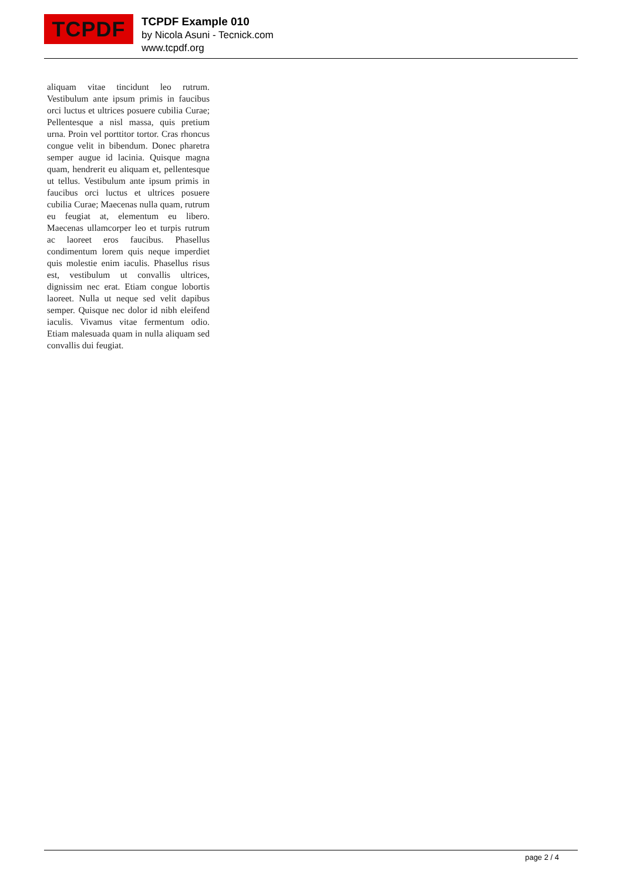TCPDF
TCPDF Example 010
by Nicola Asuni - Tecnick.com
www.tcpdf.org
aliquam vitae tincidunt leo rutrum. Vestibulum ante ipsum primis in faucibus orci luctus et ultrices posuere cubilia Curae; Pellentesque a nisl massa, quis pretium urna. Proin vel porttitor tortor. Cras rhoncus congue velit in bibendum. Donec pharetra semper augue id lacinia. Quisque magna quam, hendrerit eu aliquam et, pellentesque ut tellus. Vestibulum ante ipsum primis in faucibus orci luctus et ultrices posuere cubilia Curae; Maecenas nulla quam, rutrum eu feugiat at, elementum eu libero. Maecenas ullamcorper leo et turpis rutrum ac laoreet eros faucibus. Phasellus condimentum lorem quis neque imperdiet quis molestie enim iaculis. Phasellus risus est, vestibulum ut convallis ultrices, dignissim nec erat. Etiam congue lobortis laoreet. Nulla ut neque sed velit dapibus semper. Quisque nec dolor id nibh eleifend iaculis. Vivamus vitae fermentum odio. Etiam malesuada quam in nulla aliquam sed convallis dui feugiat.
page 2 / 4